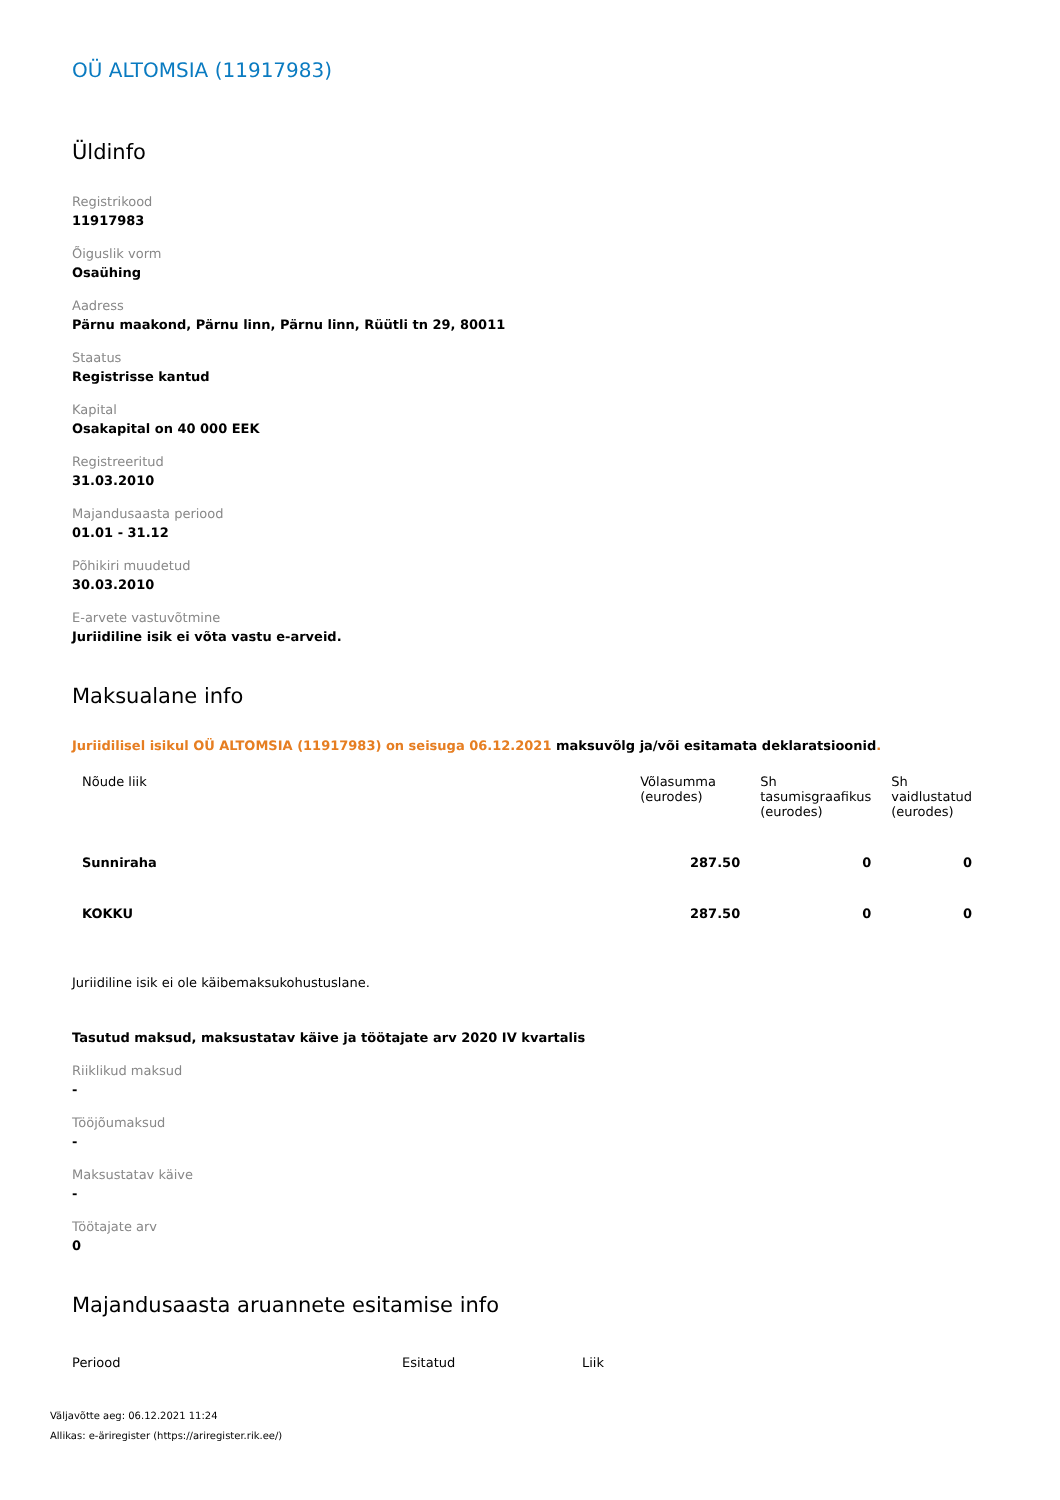OÜ ALTOMSIA (11917983)
Üldinfo
Registrikood
11917983
Õiguslik vorm
Osaühing
Aadress
Pärnu maakond, Pärnu linn, Pärnu linn, Rüütli tn 29, 80011
Staatus
Registrisse kantud
Kapital
Osakapital on 40 000 EEK
Registreeritud
31.03.2010
Majandusaasta periood
01.01 - 31.12
Põhikiri muudetud
30.03.2010
E-arvete vastuvõtmine
Juriidiline isik ei võta vastu e-arveid.
Maksualane info
Juriidilisel isikul OÜ ALTOMSIA (11917983) on seisuga 06.12.2021 maksuvõlg ja/või esitamata deklaratsioonid.
| Nõude liik | Võlasumma (eurodes) | Sh tasumisgraafikus (eurodes) | Sh vaidlustatud (eurodes) |
| --- | --- | --- | --- |
| Sunniraha | 287.50 | 0 | 0 |
| KOKKU | 287.50 | 0 | 0 |
Juriidiline isik ei ole käibemaksukohustuslane.
Tasutud maksud, maksustatav käive ja töötajate arv 2020 IV kvartalis
Riiklikud maksud
-
Tööjõumaksud
-
Maksustatav käive
-
Töötajate arv
0
Majandusaasta aruannete esitamise info
| Periood | Esitatud | Liik |
| --- | --- | --- |
Väljavõtte aeg: 06.12.2021 11:24
Allikas: e-äriregister (https://ariregister.rik.ee/)